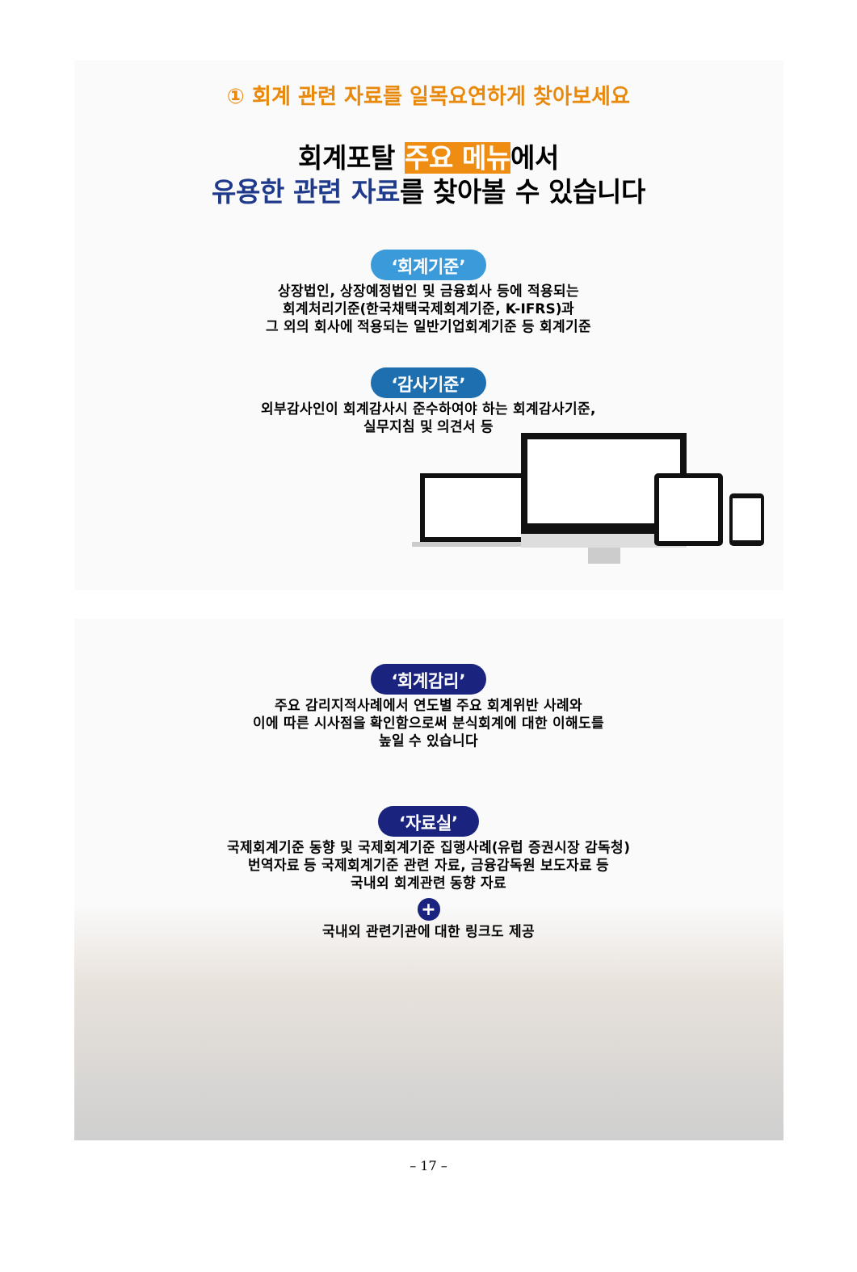① 회계 관련 자료를 일목요연하게 찾아보세요
회계포탈 주요 메뉴에서
유용한 관련 자료를 찾아볼 수 있습니다
‘회계기준’
상장법인, 상장예정법인 및 금융회사 등에 적용되는
회계처리기준(한국채택국제회계기준, K-IFRS)과
그 외의 회사에 적용되는 일반기업회계기준 등 회계기준
‘감사기준’
외부감사인이 회계감사시 준수하여야 하는 회계감사기준,
실무지침 및 의견서 등
‘회계감리’
주요 감리지적사례에서 연도별 주요 회계위반 사례와
이에 따른 시사점을 확인함으로써 분식회계에 대한 이해도를
높일 수 있습니다
‘자료실’
국제회계기준 동향 및 국제회계기준 집행사례(유럽 증권시장 감독청)
번역자료 등 국제회계기준 관련 자료, 금융감독원 보도자료 등
국내외 회계관련 동향 자료
+
국내외 관련기관에 대한 링크도 제공
– 17 –